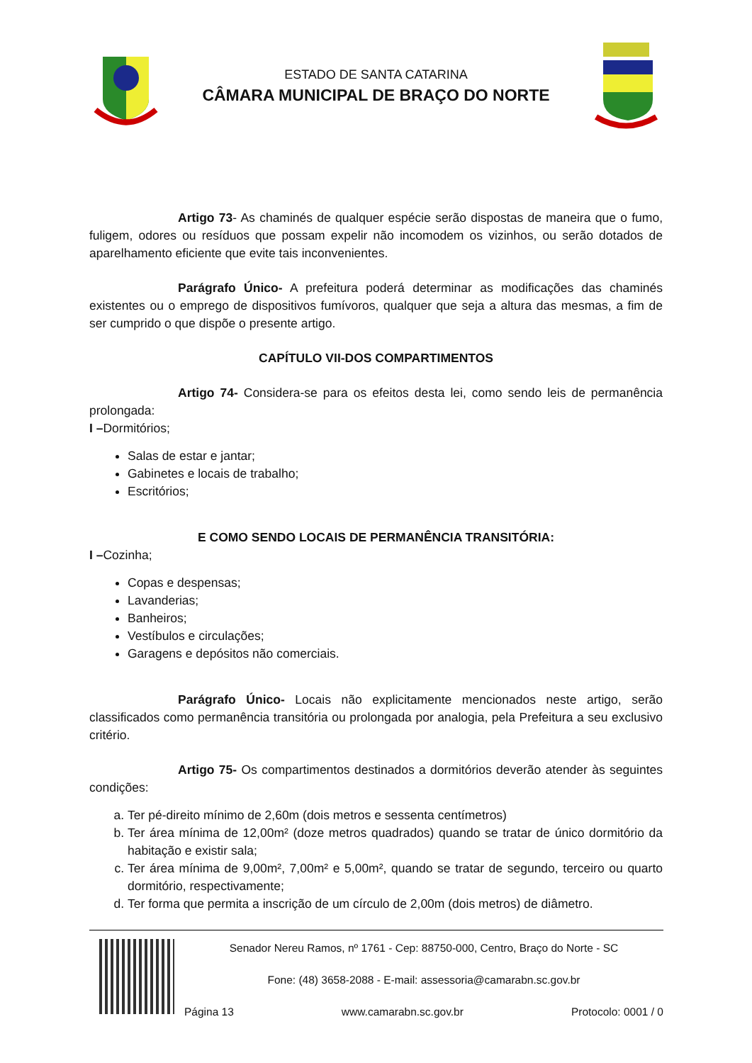ESTADO DE SANTA CATARINA
CÂMARA MUNICIPAL DE BRAÇO DO NORTE
Artigo 73- As chaminés de qualquer espécie serão dispostas de maneira que o fumo, fuligem, odores ou resíduos que possam expelir não incomodem os vizinhos, ou serão dotados de aparelhamento eficiente que evite tais inconvenientes.
Parágrafo Único- A prefeitura poderá determinar as modificações das chaminés existentes ou o emprego de dispositivos fumívoros, qualquer que seja a altura das mesmas, a fim de ser cumprido o que dispõe o presente artigo.
CAPÍTULO VII-DOS COMPARTIMENTOS
Artigo 74- Considera-se para os efeitos desta lei, como sendo leis de permanência prolongada:
I –Dormitórios;
Salas de estar e jantar;
Gabinetes e locais de trabalho;
Escritórios;
E COMO SENDO LOCAIS DE PERMANÊNCIA TRANSITÓRIA:
I –Cozinha;
Copas e despensas;
Lavanderias;
Banheiros;
Vestíbulos e circulações;
Garagens e depósitos não comerciais.
Parágrafo Único- Locais não explicitamente mencionados neste artigo, serão classificados como permanência transitória ou prolongada por analogia, pela Prefeitura a seu exclusivo critério.
Artigo 75- Os compartimentos destinados a dormitórios deverão atender às seguintes condições:
a. Ter pé-direito mínimo de 2,60m (dois metros e sessenta centímetros)
b. Ter área mínima de 12,00m² (doze metros quadrados) quando se tratar de único dormitório da habitação e existir sala;
c. Ter área mínima de 9,00m², 7,00m² e 5,00m², quando se tratar de segundo, terceiro ou quarto dormitório, respectivamente;
d. Ter forma que permita a inscrição de um círculo de 2,00m (dois metros) de diâmetro.
Senador Nereu Ramos, nº 1761 - Cep: 88750-000, Centro, Braço do Norte - SC
Fone: (48) 3658-2088 - E-mail: assessoria@camarabn.sc.gov.br
Página 13 www.camarabn.sc.gov.br Protocolo: 0001 / 0